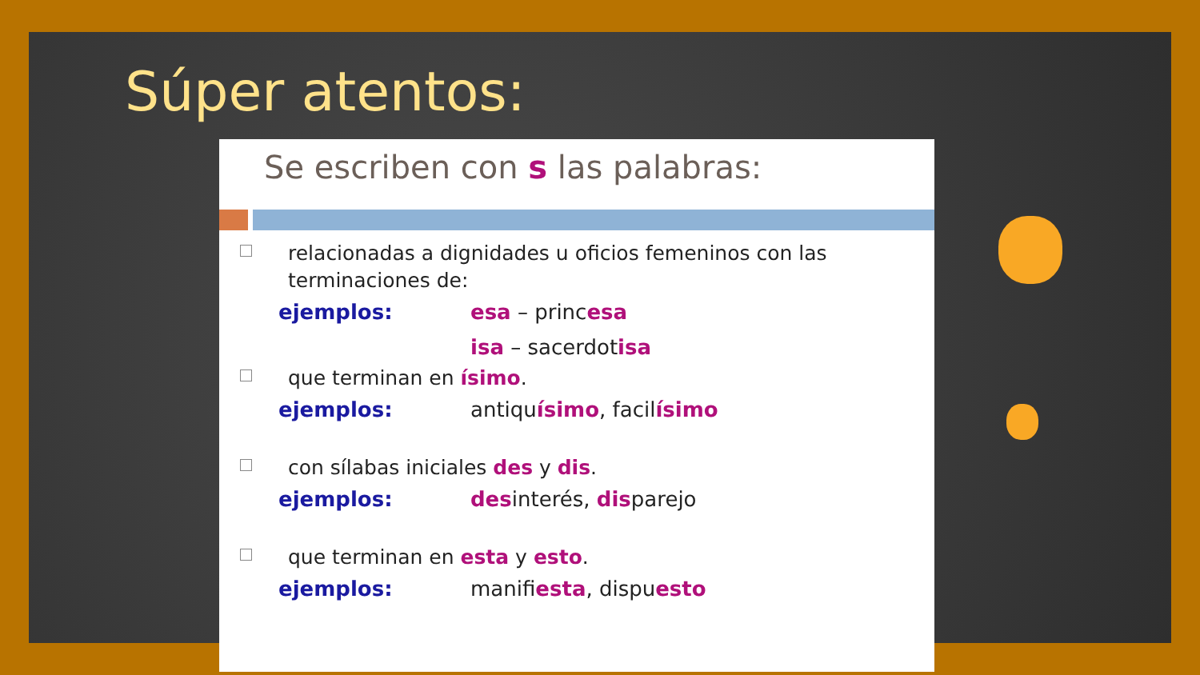Súper atentos:
Se escriben con s las palabras:
relacionadas a dignidades u oficios femeninos con las terminaciones de:
ejemplos: esa – princesa
isa – sacerdotisa
que terminan en ísimo.
ejemplos: antiquísimo, facilísimo
con sílabas iniciales des y dis.
ejemplos: desinterés, disparejo
que terminan en esta y esto.
ejemplos: manifiesta, dispuesto